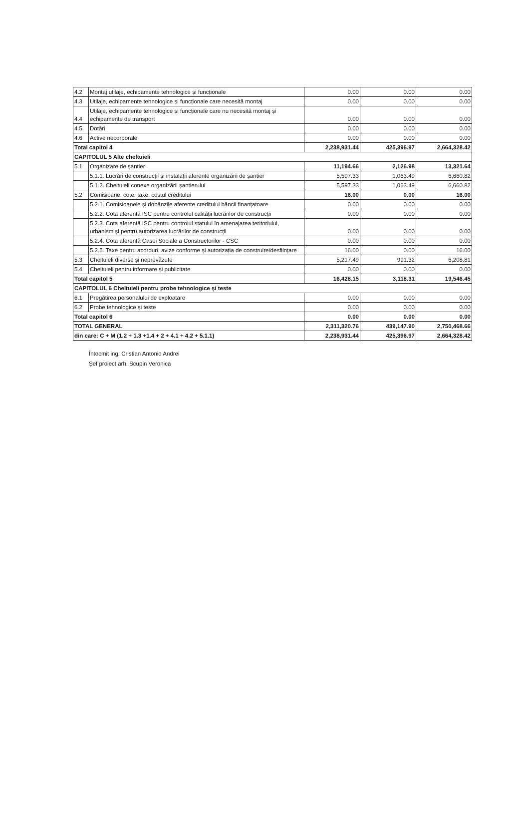| 4.2 | Montaj utilaje, echipamente tehnologice și funcționale | 0.00 | 0.00 | 0.00 |
| 4.3 | Utilaje, echipamente tehnologice și funcționale care necesită montaj | 0.00 | 0.00 | 0.00 |
| 4.4 | Utilaje, echipamente tehnologice și funcționale care nu necesită montaj și echipamente de transport | 0.00 | 0.00 | 0.00 |
| 4.5 | Dotări | 0.00 | 0.00 | 0.00 |
| 4.6 | Active necorporale | 0.00 | 0.00 | 0.00 |
| Total capitol 4 | | 2,238,931.44 | 425,396.97 | 2,664,328.42 |
| CAPITOLUL 5 Alte cheltuieli | | | | |
| 5.1 | Organizare de șantier | 11,194.66 | 2,126.98 | 13,321.64 |
| | 5.1.1. Lucrări de construcții și instalații aferente organizării de șantier | 5,597.33 | 1,063.49 | 6,660.82 |
| | 5.1.2. Cheltuieli conexe organizării șantierului | 5,597.33 | 1,063.49 | 6,660.82 |
| 5.2 | Comisioane, cote, taxe, costul creditului | 16.00 | 0.00 | 16.00 |
| | 5.2.1. Comisioanele și dobânzile aferente creditului băncii finanțatoare | 0.00 | 0.00 | 0.00 |
| | 5.2.2. Cota aferentă ISC pentru controlul calității lucrărilor de construcții | 0.00 | 0.00 | 0.00 |
| | 5.2.3. Cota aferentă ISC pentru controlul statului în amenajarea teritoriului, urbanism și pentru autorizarea lucrărilor de construcții | 0.00 | 0.00 | 0.00 |
| | 5.2.4. Cota aferentă Casei Sociale a Constructorilor - CSC | 0.00 | 0.00 | 0.00 |
| | 5.2.5. Taxe pentru acorduri, avize conforme și autorizația de construire/desființare | 16.00 | 0.00 | 16.00 |
| 5.3 | Cheltuieli diverse și neprevăzute | 5,217.49 | 991.32 | 6,208.81 |
| 5.4 | Cheltuieli pentru informare și publicitate | 0.00 | 0.00 | 0.00 |
| Total capitol 5 | | 16,428.15 | 3,118.31 | 19,546.45 |
| CAPITOLUL 6 Cheltuieli pentru probe tehnologice și teste | | | | |
| 6.1 | Pregătirea personalului de exploatare | 0.00 | 0.00 | 0.00 |
| 6.2 | Probe tehnologice și teste | 0.00 | 0.00 | 0.00 |
| Total capitol 6 | | 0.00 | 0.00 | 0.00 |
| TOTAL GENERAL | | 2,311,320.76 | 439,147.90 | 2,750,468.66 |
| din care: C + M (1.2 + 1.3 +1.4 + 2 + 4.1 + 4.2 + 5.1.1) | | 2,238,931.44 | 425,396.97 | 2,664,328.42 |
Întocmit ing. Cristian Antonio Andrei
Șef proiect arh. Scupin Veronica